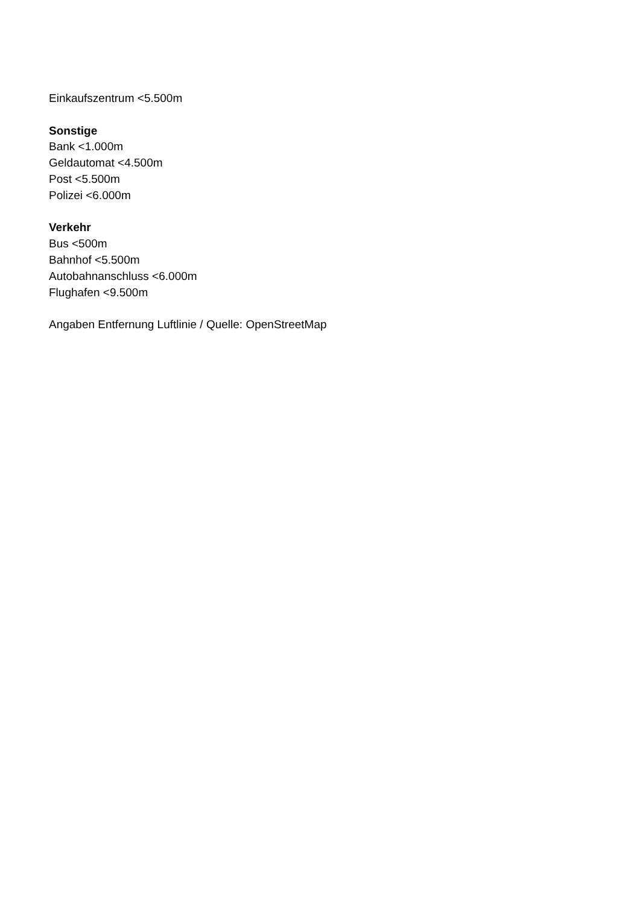Einkaufszentrum <5.500m
Sonstige
Bank <1.000m
Geldautomat <4.500m
Post <5.500m
Polizei <6.000m
Verkehr
Bus <500m
Bahnhof <5.500m
Autobahnanschluss <6.000m
Flughafen <9.500m
Angaben Entfernung Luftlinie / Quelle: OpenStreetMap